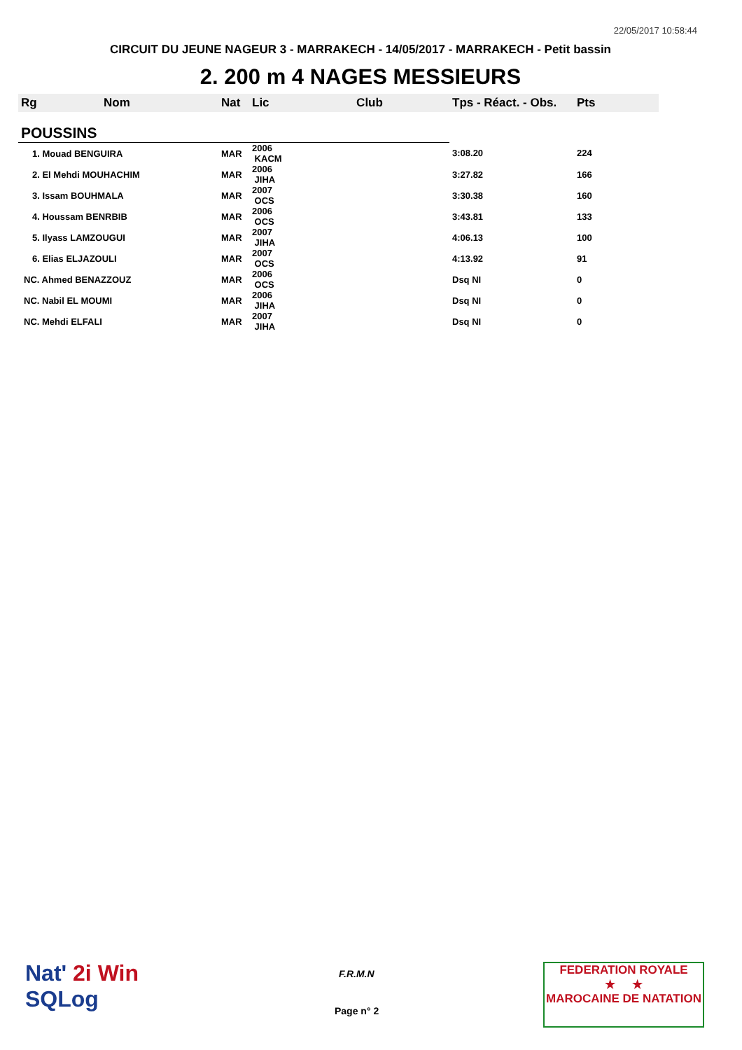22/05/2017 10:58:44
CIRCUIT DU JEUNE NAGEUR 3 - MARRAKECH - 14/05/2017 - MARRAKECH - Petit bassin
2. 200 m 4 NAGES MESSIEURS
| Rg | Nom | Nat | Lic | Club | Tps - Réact. - Obs. | Pts |
| --- | --- | --- | --- | --- | --- | --- |
| POUSSINS | | | | | | |
| 1. Mouad BENGUIRA | | MAR | 2006 KACM | | 3:08.20 | 224 |
| 2. El Mehdi MOUHACHIM | | MAR | 2006 JIHA | | 3:27.82 | 166 |
| 3. Issam BOUHMALA | | MAR | 2007 OCS | | 3:30.38 | 160 |
| 4. Houssam BENRBIB | | MAR | 2006 OCS | | 3:43.81 | 133 |
| 5. Ilyass LAMZOUGUI | | MAR | 2007 JIHA | | 4:06.13 | 100 |
| 6. Elias ELJAZOULI | | MAR | 2007 OCS | | 4:13.92 | 91 |
| NC. Ahmed BENAZZOUZ | | MAR | 2006 OCS | | Dsq NI | 0 |
| NC. Nabil EL MOUMI | | MAR | 2006 JIHA | | Dsq NI | 0 |
| NC. Mehdi ELFALI | | MAR | 2007 JIHA | | Dsq NI | 0 |
Nat' 2i Win
SQLog
F.R.M.N
Page n° 2
FEDERATION ROYALE
★ ★
MAROCAINE DE NATATION